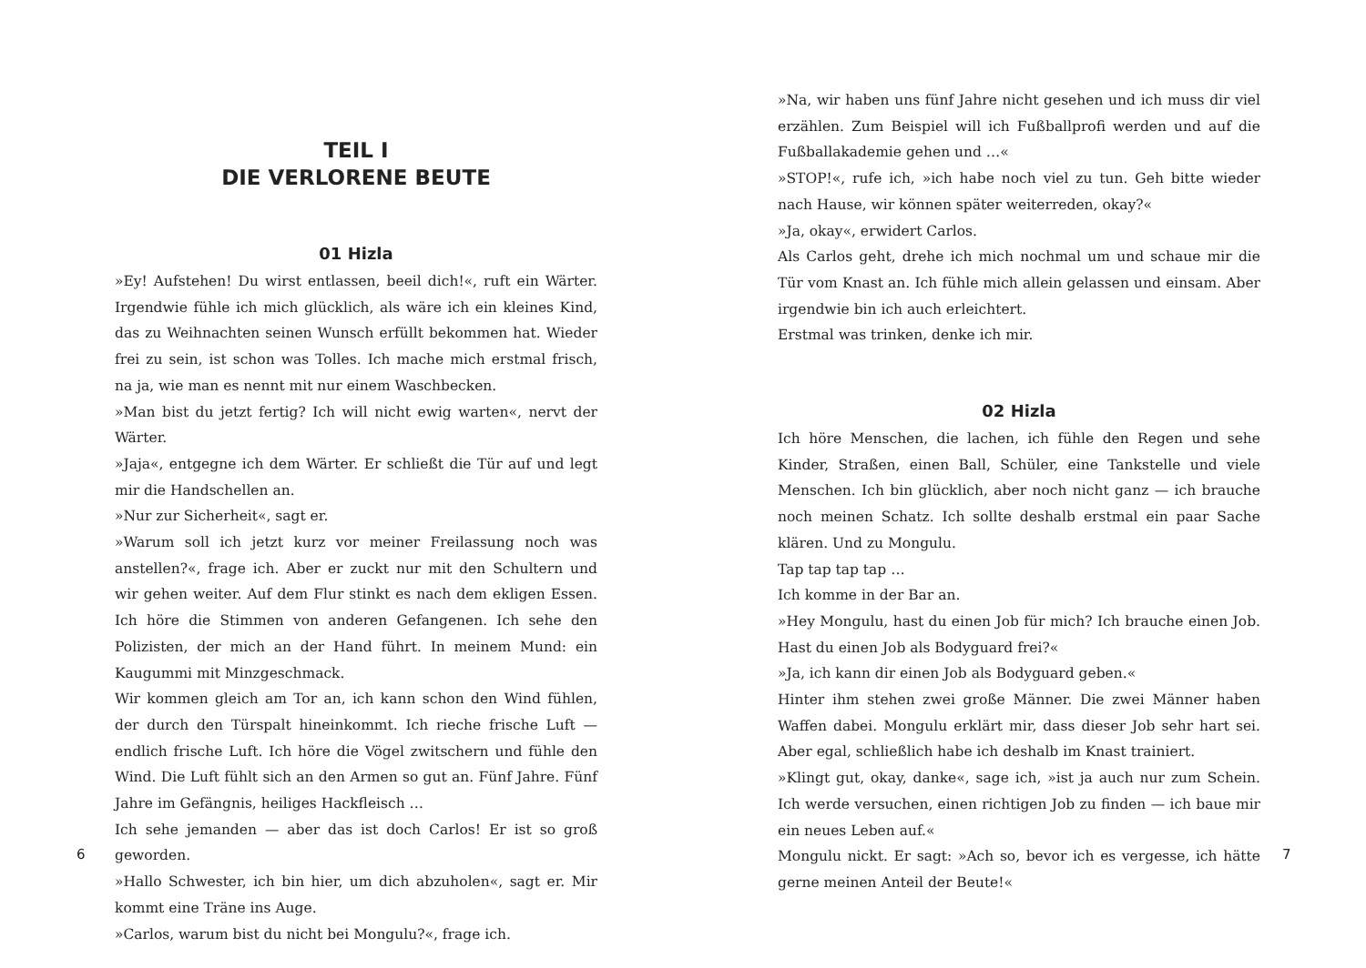TEIL I
DIE VERLORENE BEUTE
01 Hizla
»Ey! Aufstehen! Du wirst entlassen, beeil dich!«, ruft ein Wärter. Irgendwie fühle ich mich glücklich, als wäre ich ein kleines Kind, das zu Weihnachten seinen Wunsch erfüllt bekommen hat. Wieder frei zu sein, ist schon was Tolles. Ich mache mich erstmal frisch, na ja, wie man es nennt mit nur einem Waschbecken.
»Man bist du jetzt fertig? Ich will nicht ewig warten«, nervt der Wärter.
»Jaja«, entgegne ich dem Wärter. Er schließt die Tür auf und legt mir die Handschellen an.
»Nur zur Sicherheit«, sagt er.
»Warum soll ich jetzt kurz vor meiner Freilassung noch was anstellen?«, frage ich. Aber er zuckt nur mit den Schultern und wir gehen weiter. Auf dem Flur stinkt es nach dem ekligen Essen. Ich höre die Stimmen von anderen Gefangenen. Ich sehe den Polizisten, der mich an der Hand führt. In meinem Mund: ein Kaugummi mit Minzgeschmack.
Wir kommen gleich am Tor an, ich kann schon den Wind fühlen, der durch den Türspalt hineinkommt. Ich rieche frische Luft — endlich frische Luft. Ich höre die Vögel zwitschern und fühle den Wind. Die Luft fühlt sich an den Armen so gut an. Fünf Jahre. Fünf Jahre im Gefängnis, heiliges Hackfleisch …
Ich sehe jemanden — aber das ist doch Carlos! Er ist so groß geworden.
»Hallo Schwester, ich bin hier, um dich abzuholen«, sagt er. Mir kommt eine Träne ins Auge.
»Carlos, warum bist du nicht bei Mongulu?«, frage ich.
6
»Na, wir haben uns fünf Jahre nicht gesehen und ich muss dir viel erzählen. Zum Beispiel will ich Fußballprofi werden und auf die Fußballakademie gehen und …«
»STOP!«, rufe ich, »ich habe noch viel zu tun. Geh bitte wieder nach Hause, wir können später weiterreden, okay?«
»Ja, okay«, erwidert Carlos.
Als Carlos geht, drehe ich mich nochmal um und schaue mir die Tür vom Knast an. Ich fühle mich allein gelassen und einsam. Aber irgendwie bin ich auch erleichtert.
Erstmal was trinken, denke ich mir.
02 Hizla
Ich höre Menschen, die lachen, ich fühle den Regen und sehe Kinder, Straßen, einen Ball, Schüler, eine Tankstelle und viele Menschen. Ich bin glücklich, aber noch nicht ganz — ich brauche noch meinen Schatz. Ich sollte deshalb erstmal ein paar Sache klären. Und zu Mongulu.
Tap tap tap tap …
Ich komme in der Bar an.
»Hey Mongulu, hast du einen Job für mich? Ich brauche einen Job. Hast du einen Job als Bodyguard frei?«
»Ja, ich kann dir einen Job als Bodyguard geben.«
Hinter ihm stehen zwei große Männer. Die zwei Männer haben Waffen dabei. Mongulu erklärt mir, dass dieser Job sehr hart sei. Aber egal, schließlich habe ich deshalb im Knast trainiert.
»Klingt gut, okay, danke«, sage ich, »ist ja auch nur zum Schein. Ich werde versuchen, einen richtigen Job zu finden — ich baue mir ein neues Leben auf.«
Mongulu nickt. Er sagt: »Ach so, bevor ich es vergesse, ich hätte gerne meinen Anteil der Beute!«
7